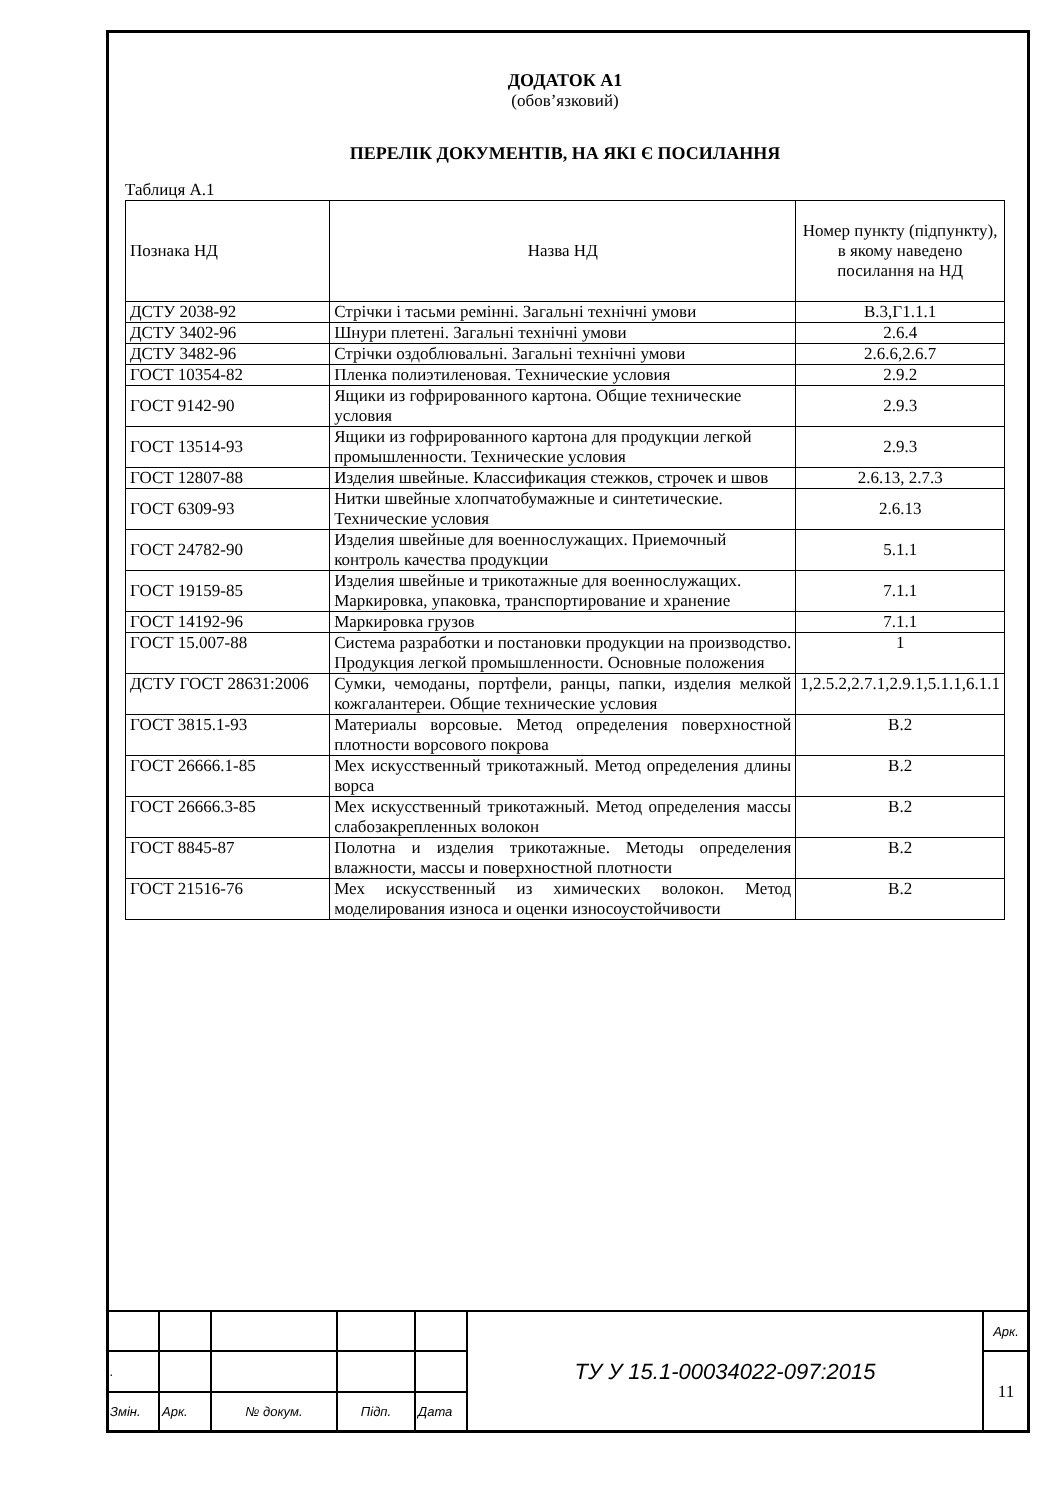ДОДАТОК А1
(обов’язковий)
ПЕРЕЛІК ДОКУМЕНТІВ, НА ЯКІ Є ПОСИЛАННЯ
Таблиця А.1
| Познака НД | Назва НД | Номер пункту (підпункту), в якому наведено посилання на НД |
| --- | --- | --- |
| ДСТУ 2038-92 | Стрічки і тасьми ремінні. Загальні технічні умови | В.3,Г1.1.1 |
| ДСТУ 3402-96 | Шнури плетені. Загальні технічні умови | 2.6.4 |
| ДСТУ 3482-96 | Стрічки оздоблювальні. Загальні технічні умови | 2.6.6,2.6.7 |
| ГОСТ 10354-82 | Пленка полиэтиленовая. Технические условия | 2.9.2 |
| ГОСТ 9142-90 | Ящики из гофрированного картона. Общие технические условия | 2.9.3 |
| ГОСТ 13514-93 | Ящики из гофрированного картона для продукции легкой промышленности. Технические условия | 2.9.3 |
| ГОСТ 12807-88 | Изделия швейные. Классификация стежков, строчек и швов | 2.6.13, 2.7.3 |
| ГОСТ 6309-93 | Нитки швейные хлопчатобумажные и синтетические. Технические условия | 2.6.13 |
| ГОСТ 24782-90 | Изделия швейные для военнослужащих. Приемочный контроль качества продукции | 5.1.1 |
| ГОСТ 19159-85 | Изделия швейные и трикотажные для военнослужащих. Маркировка, упаковка, транспортирование и хранение | 7.1.1 |
| ГОСТ 14192-96 | Маркировка грузов | 7.1.1 |
| ГОСТ 15.007-88 | Система разработки и постановки продукции на производство. Продукция легкой промышленности. Основные положения | 1 |
| ДСТУ ГОСТ 28631:2006 | Сумки, чемоданы, портфели, ранцы, папки, изделия мелкой кожгалантереи. Общие технические условия | 1,2.5.2,2.7.1,2.9.1,5.1.1,6.1.1 |
| ГОСТ 3815.1-93 | Материалы ворсовые. Метод определения поверхностной плотности ворсового покрова | В.2 |
| ГОСТ 26666.1-85 | Мех искусственный трикотажный. Метод определения длины ворса | В.2 |
| ГОСТ 26666.3-85 | Мех искусственный трикотажный. Метод определения массы слабозакрепленных волокон | В.2 |
| ГОСТ 8845-87 | Полотна и изделия трикотажные. Методы определения влажности, массы и поверхностной плотности | В.2 |
| ГОСТ 21516-76 | Мех искусственный из химических волокон. Метод моделирования износа и оценки износоустойчивости | В.2 |
| | | | | | ТУ У 15.1-00034022-097:2015 | Арк. |
| . | | | | | | 11 |
| Змін. | Арк. | № докум. | Підп. | Дата | | |